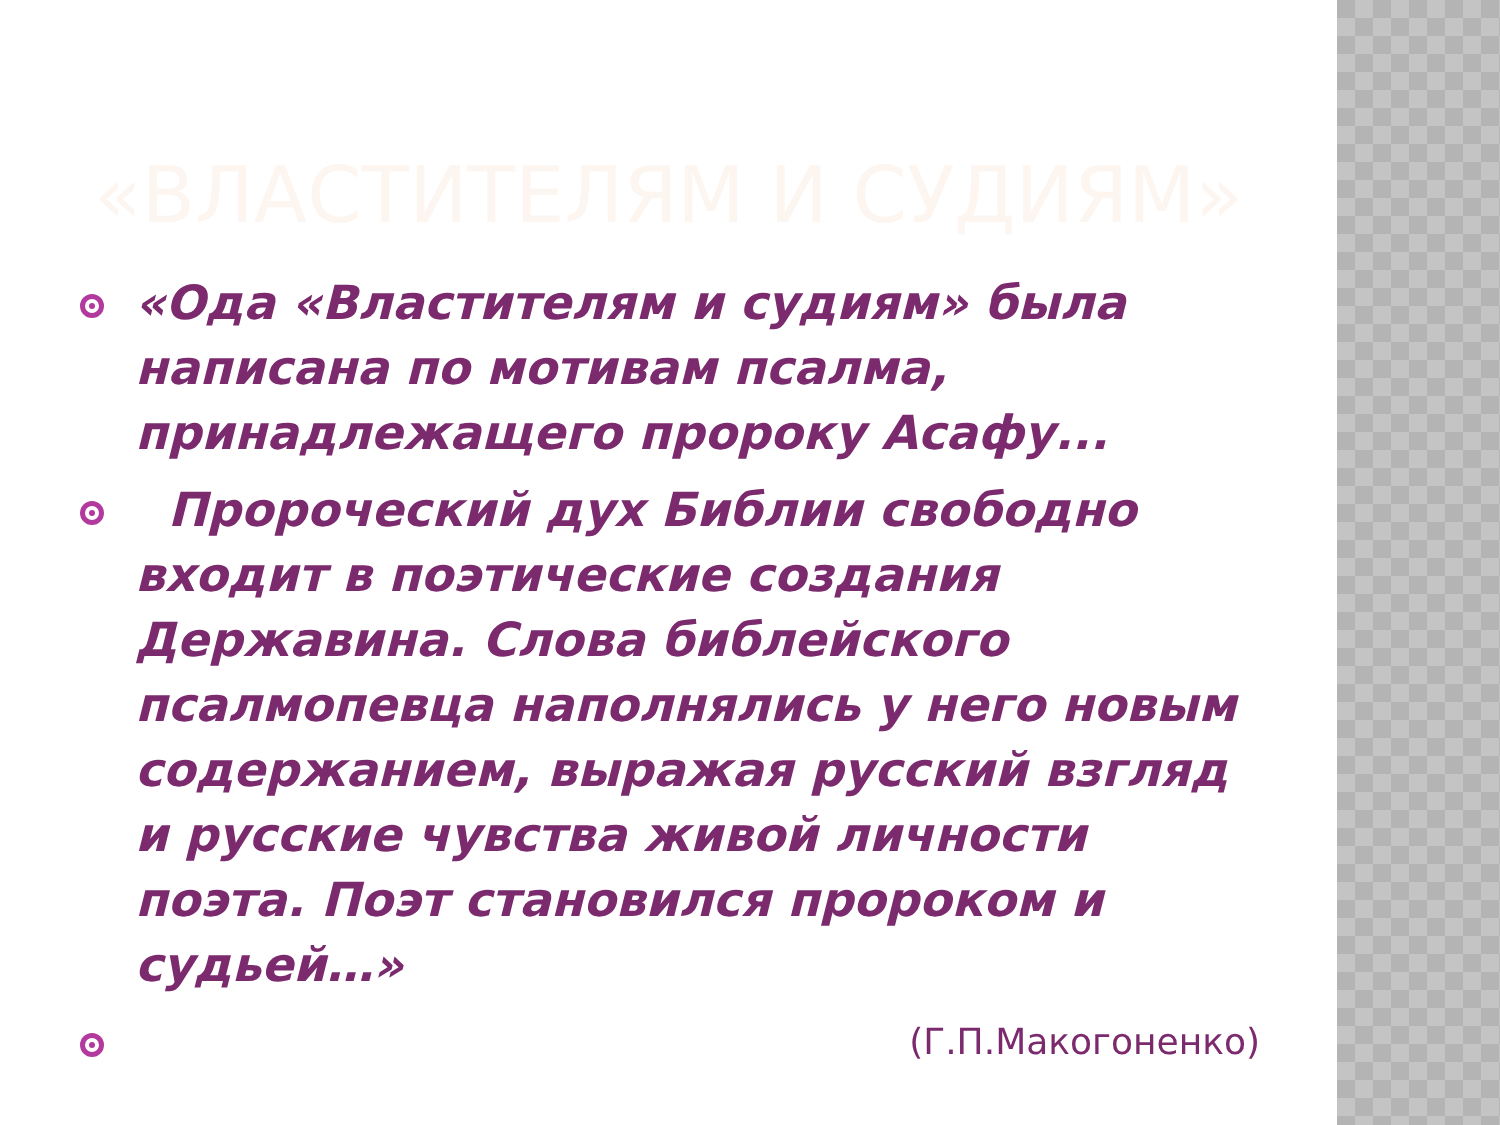«ВЛАСТИТЕЛЯМ И СУДИЯМ»
«Ода «Властителям и судиям» была написана по мотивам псалма, принадлежащего пророку Асафу...
Пророческий дух Библии свободно входит в поэтические создания Державина. Слова библейского псалмопевца наполнялись у него новым содержанием, выражая русский взгляд и русские чувства живой личности поэта. Поэт становился пророком и судьей…»
(Г.П.Макогоненко)